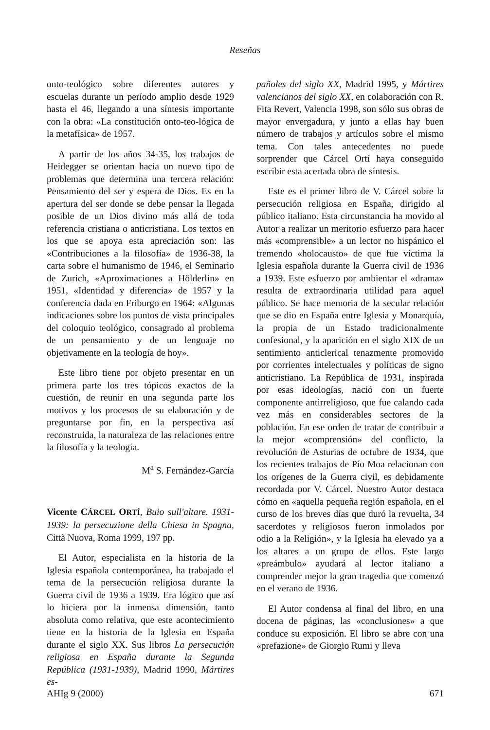Reseñas
onto-teológico sobre diferentes autores y escuelas durante un período amplio desde 1929 hasta el 46, llegando a una síntesis importante con la obra: «La constitución onto-teo-lógica de la metafísica» de 1957.
A partir de los años 34-35, los trabajos de Heidegger se orientan hacia un nuevo tipo de problemas que determina una tercera relación: Pensamiento del ser y espera de Dios. Es en la apertura del ser donde se debe pensar la llegada posible de un Dios divino más allá de toda referencia cristiana o anticristiana. Los textos en los que se apoya esta apreciación son: las «Contribuciones a la filosofía» de 1936-38, la carta sobre el humanismo de 1946, el Seminario de Zurich, «Aproximaciones a Hölderlin» en 1951, «Identidad y diferencia» de 1957 y la conferencia dada en Friburgo en 1964: «Algunas indicaciones sobre los puntos de vista principales del coloquio teológico, consagrado al problema de un pensamiento y de un lenguaje no objetivamente en la teología de hoy».
Este libro tiene por objeto presentar en un primera parte los tres tópicos exactos de la cuestión, de reunir en una segunda parte los motivos y los procesos de su elaboración y de preguntarse por fin, en la perspectiva así reconstruida, la naturaleza de las relaciones entre la filosofía y la teología.
M<sup>a</sup> S. Fernández-García
Vicente CÁRCEL ORTÍ, Buio sull'altare. 1931-1939: la persecuzione della Chiesa in Spagna, Città Nuova, Roma 1999, 197 pp.
El Autor, especialista en la historia de la Iglesia española contemporánea, ha trabajado el tema de la persecución religiosa durante la Guerra civil de 1936 a 1939. Era lógico que así lo hiciera por la inmensa dimensión, tanto absoluta como relativa, que este acontecimiento tiene en la historia de la Iglesia en España durante el siglo XX. Sus libros La persecución religiosa en España durante la Segunda República (1931-1939), Madrid 1990, Mártires es-
pañoles del siglo XX, Madrid 1995, y Mártires valencianos del siglo XX, en colaboración con R. Fita Revert, Valencia 1998, son sólo sus obras de mayor envergadura, y junto a ellas hay buen número de trabajos y artículos sobre el mismo tema. Con tales antecedentes no puede sorprender que Cárcel Ortí haya conseguido escribir esta acertada obra de síntesis.
Este es el primer libro de V. Cárcel sobre la persecución religiosa en España, dirigido al público italiano. Esta circunstancia ha movido al Autor a realizar un meritorio esfuerzo para hacer más «comprensible» a un lector no hispánico el tremendo «holocausto» de que fue víctima la Iglesia española durante la Guerra civil de 1936 a 1939. Este esfuerzo por ambientar el «drama» resulta de extraordinaria utilidad para aquel público. Se hace memoria de la secular relación que se dio en España entre Iglesia y Monarquía, la propia de un Estado tradicionalmente confesional, y la aparición en el siglo XIX de un sentimiento anticlerical tenazmente promovido por corrientes intelectuales y políticas de signo anticristiano. La República de 1931, inspirada por esas ideologías, nació con un fuerte componente antirreligioso, que fue calando cada vez más en considerables sectores de la población. En ese orden de tratar de contribuir a la mejor «comprensión» del conflicto, la revolución de Asturias de octubre de 1934, que los recientes trabajos de Pío Moa relacionan con los orígenes de la Guerra civil, es debidamente recordada por V. Cárcel. Nuestro Autor destaca cómo en «aquella pequeña región española, en el curso de los breves días que duró la revuelta, 34 sacerdotes y religiosos fueron inmolados por odio a la Religión», y la Iglesia ha elevado ya a los altares a un grupo de ellos. Este largo «preámbulo» ayudará al lector italiano a comprender mejor la gran tragedia que comenzó en el verano de 1936.
El Autor condensa al final del libro, en una docena de páginas, las «conclusiones» a que conduce su exposición. El libro se abre con una «prefazione» de Giorgio Rumi y lleva
AHIg 9 (2000) 671